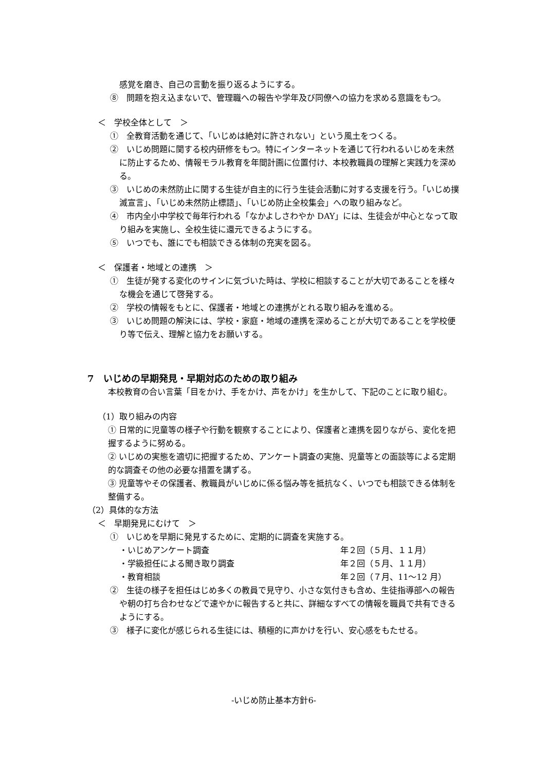感覚を磨き、自己の言動を振り返るようにする。
⑧　問題を抱え込まないで、管理職への報告や学年及び同僚への協力を求める意識をもつ。
＜　学校全体として　＞
①　全教育活動を通じて、「いじめは絶対に許されない」という風土をつくる。
②　いじめ問題に関する校内研修をもつ。特にインターネットを通じて行われるいじめを未然に防止するため、情報モラル教育を年間計画に位置付け、本校教職員の理解と実践力を深める。
③　いじめの未然防止に関する生徒が自主的に行う生徒会活動に対する支援を行う。「いじめ撲滅宣言」、「いじめ未然防止標語」、「いじめ防止全校集会」への取り組みなど。
④　市内全小中学校で毎年行われる「なかよしさわやか DAY」には、生徒会が中心となって取り組みを実施し、全校生徒に還元できるようにする。
⑤　いつでも、誰にでも相談できる体制の充実を図る。
＜　保護者・地域との連携　＞
①　生徒が発する変化のサインに気づいた時は、学校に相談することが大切であることを様々な機会を通じて啓発する。
②　学校の情報をもとに、保護者・地域との連携がとれる取り組みを進める。
③　いじめ問題の解決には、学校・家庭・地域の連携を深めることが大切であることを学校便り等で伝え、理解と協力をお願いする。
7　いじめの早期発見・早期対応のための取り組み
本校教育の合い言葉「目をかけ、手をかけ、声をかけ」を生かして、下記のことに取り組む。
（1）取り組みの内容
① 日常的に児童等の様子や行動を観察することにより、保護者と連携を図りながら、変化を把握するように努める。
② いじめの実態を適切に把握するため、アンケート調査の実施、児童等との面談等による定期的な調査その他の必要な措置を講ずる。
③ 児童等やその保護者、教職員がいじめに係る悩み等を抵抗なく、いつでも相談できる体制を整備する。
（2）具体的な方法
＜　早期発見にむけて　＞
①　いじめを早期に発見するために、定期的に調査を実施する。
・いじめアンケート調査 年２回（５月、１１月）
・学級担任による聞き取り調査 年２回（５月、１１月）
・教育相談 年２回（７月、11～12 月）
②　生徒の様子を担任はじめ多くの教員で見守り、小さな気付きも含め、生徒指導部への報告や朝の打ち合わせなどで速やかに報告すると共に、詳細なすべての情報を職員で共有できるようにする。
③　様子に変化が感じられる生徒には、積極的に声かけを行い、安心感をもたせる。
-いじめ防止基本方針6-